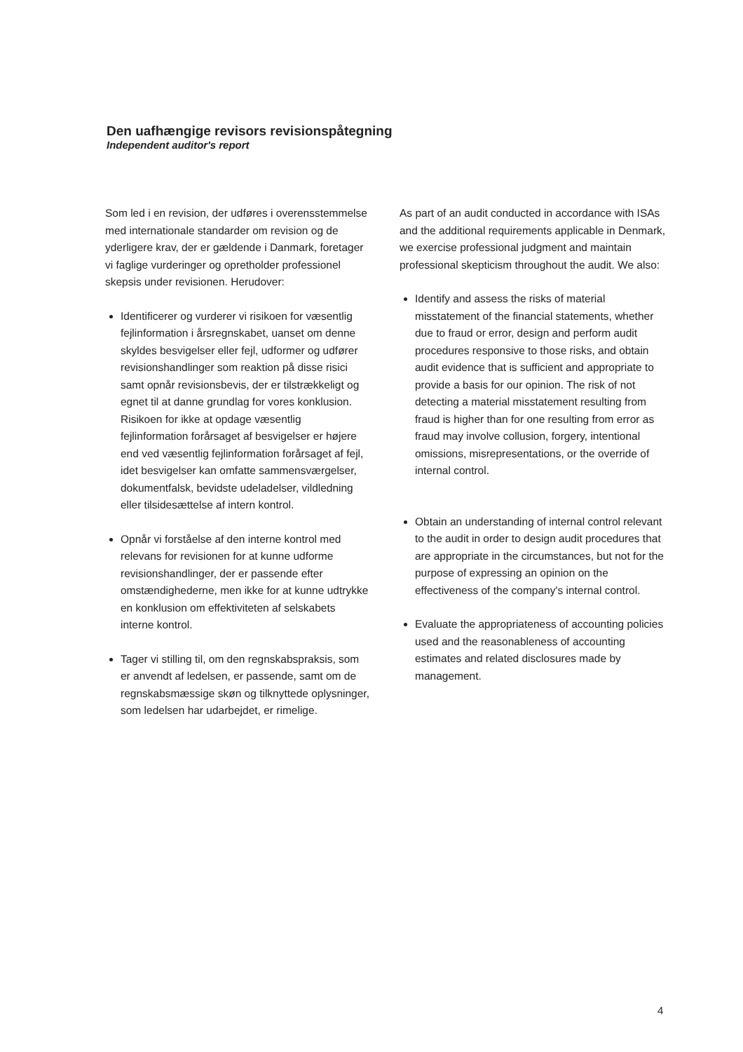Den uafhængige revisors revisionspåtegning
Independent auditor's report
Som led i en revision, der udføres i overensstemmelse med internationale standarder om revision og de yderligere krav, der er gældende i Danmark, foretager vi faglige vurderinger og opretholder professionel skepsis under revisionen. Herudover:
Identificerer og vurderer vi risikoen for væsentlig fejlinformation i årsregnskabet, uanset om denne skyldes besvigelser eller fejl, udformer og udfører revisionshandlinger som reaktion på disse risici samt opnår revisionsbevis, der er tilstrækkeligt og egnet til at danne grundlag for vores konklusion. Risikoen for ikke at opdage væsentlig fejlinformation forårsaget af besvigelser er højere end ved væsentlig fejlinformation forårsaget af fejl, idet besvigelser kan omfatte sammensværgelser, dokumentfalsk, bevidste udeladelser, vildledning eller tilsidesættelse af intern kontrol.
Opnår vi forståelse af den interne kontrol med relevans for revisionen for at kunne udforme revisionshandlinger, der er passende efter omstændighederne, men ikke for at kunne udtrykke en konklusion om effektiviteten af selskabets interne kontrol.
Tager vi stilling til, om den regnskabspraksis, som er anvendt af ledelsen, er passende, samt om de regnskabsmæssige skøn og tilknyttede oplysninger, som ledelsen har udarbejdet, er rimelige.
As part of an audit conducted in accordance with ISAs and the additional requirements applicable in Denmark, we exercise professional judgment and maintain professional skepticism throughout the audit. We also:
Identify and assess the risks of material misstatement of the financial statements, whether due to fraud or error, design and perform audit procedures responsive to those risks, and obtain audit evidence that is sufficient and appropriate to provide a basis for our opinion. The risk of not detecting a material misstatement resulting from fraud is higher than for one resulting from error as fraud may involve collusion, forgery, intentional omissions, misrepresentations, or the override of internal control.
Obtain an understanding of internal control relevant to the audit in order to design audit procedures that are appropriate in the circumstances, but not for the purpose of expressing an opinion on the effectiveness of the company's internal control.
Evaluate the appropriateness of accounting policies used and the reasonableness of accounting estimates and related disclosures made by management.
4